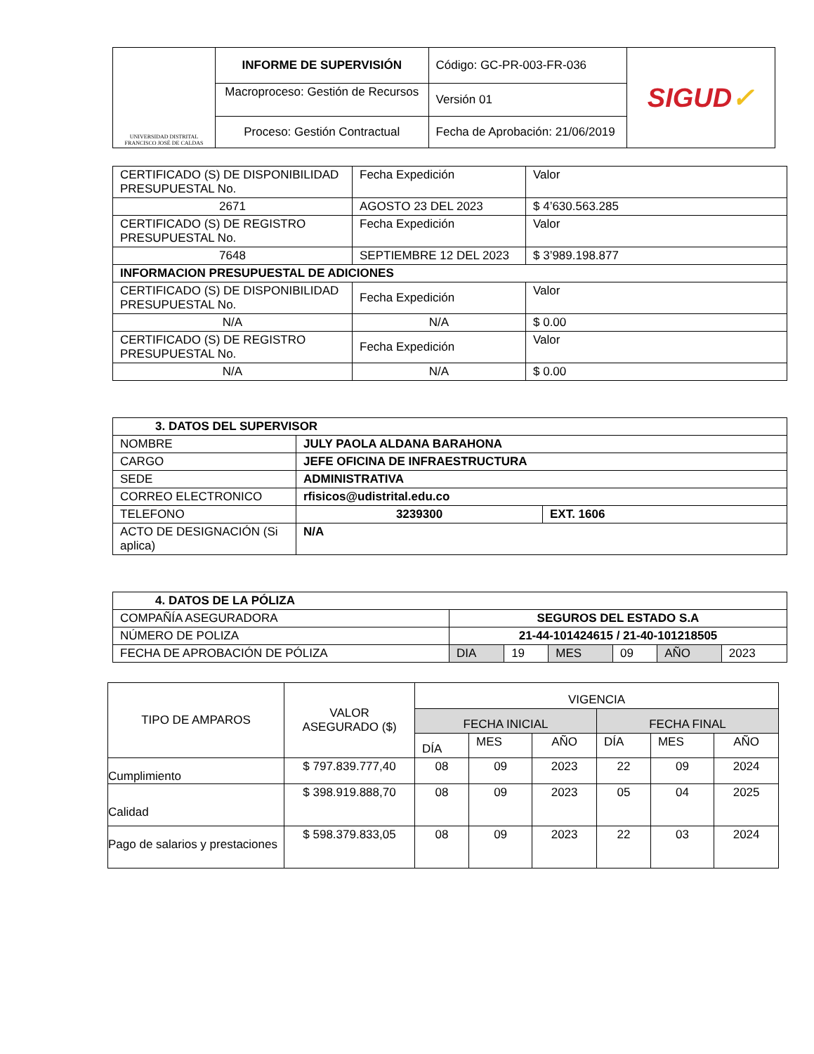| UNIVERSIDAD DISTRITAL FRANCISCO JOSÉ DE CALDAS | INFORME DE SUPERVISIÓN | Código: GC-PR-003-FR-036 | SIGUD ✓ |
| | Macroproceso: Gestión de Recursos | Versión 01 | |
| | Proceso: Gestión Contractual | Fecha de Aprobación: 21/06/2019 | |
| CERTIFICADO (S) DE DISPONIBILIDAD PRESUPUESTAL No. | Fecha Expedición | Valor |
| 2671 | AGOSTO 23 DEL 2023 | $ 4’630.563.285 |
| CERTIFICADO (S) DE REGISTRO PRESUPUESTAL No. | Fecha Expedición | Valor |
| 7648 | SEPTIEMBRE 12 DEL 2023 | $ 3’989.198.877 |
| INFORMACION PRESUPUESTAL DE ADICIONES | | |
| CERTIFICADO (S) DE DISPONIBILIDAD PRESUPUESTAL No. | Fecha Expedición | Valor |
| N/A | N/A | $ 0.00 |
| CERTIFICADO (S) DE REGISTRO PRESUPUESTAL No. | Fecha Expedición | Valor |
| N/A | N/A | $ 0.00 |
| 3. DATOS DEL SUPERVISOR | | |
| NOMBRE | JULY PAOLA ALDANA BARAHONA | |
| CARGO | JEFE OFICINA DE INFRAESTRUCTURA | |
| SEDE | ADMINISTRATIVA | |
| CORREO ELECTRONICO | rfisicos@udistrital.edu.co | |
| TELEFONO | 3239300 | EXT. 1606 |
| ACTO DE DESIGNACIÓN (Si aplica) | N/A | |
| 4. DATOS DE LA PÓLIZA | | | | | | |
| COMPAÑÍA ASEGURADORA | SEGUROS DEL ESTADO S.A | | | | | |
| NÚMERO DE POLIZA | 21-44-101424615 / 21-40-101218505 | | | | | |
| FECHA DE APROBACIÓN DE PÓLIZA | DIA | 19 | MES | 09 | AÑO | 2023 |
| TIPO DE AMPAROS | VALOR ASEGURADO ($) | VIGENCIA | | | | | |
| | | FECHA INICIAL | | | FECHA FINAL | | |
| | | DÍA | MES | AÑO | DÍA | MES | AÑO |
| Cumplimiento | $ 797.839.777,40 | 08 | 09 | 2023 | 22 | 09 | 2024 |
| Calidad | $ 398.919.888,70 | 08 | 09 | 2023 | 05 | 04 | 2025 |
| Pago de salarios y prestaciones | $ 598.379.833,05 | 08 | 09 | 2023 | 22 | 03 | 2024 |